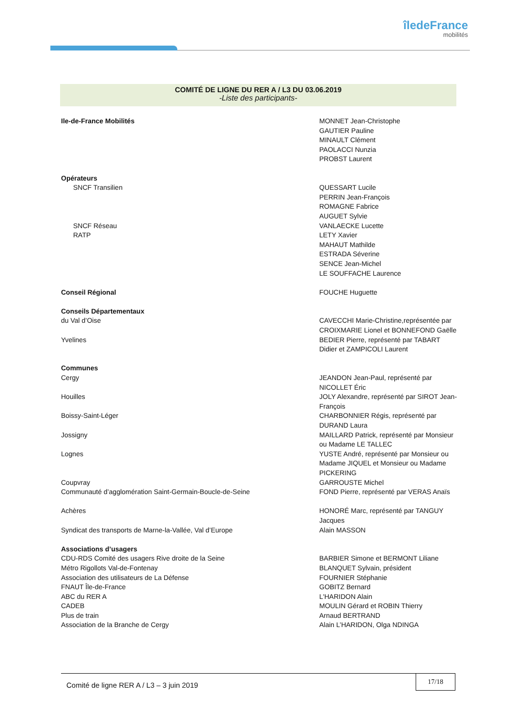îledeFrance
mobilités
COMITÉ DE LIGNE DU RER A / L3 DU 03.06.2019
-Liste des participants-
| Ile-de-France Mobilités | MONNET Jean-Christophe GAUTIER Pauline MINAULT Clément PAOLACCI Nunzia PROBST Laurent |
| Opérateurs | |
| SNCF Transilien | QUESSART Lucile PERRIN Jean-François ROMAGNE Fabrice AUGUET Sylvie |
| SNCF Réseau | VANLAECKE Lucette |
| RATP | LETY Xavier MAHAUT Mathilde ESTRADA Séverine SENCE Jean-Michel LE SOUFFACHE Laurence |
| Conseil Régional | FOUCHE Huguette |
| Conseils Départementaux | |
| du Val d’Oise | CAVECCHI Marie-Christine,représentée par CROIXMARIE Lionel et BONNEFOND Gaëlle |
| Yvelines | BEDIER Pierre, représenté par TABART Didier et ZAMPICOLI Laurent |
| Communes | |
| Cergy | JEANDON Jean-Paul, représenté par NICOLLET Éric |
| Houilles | JOLY Alexandre, représenté par SIROT Jean-François |
| Boissy-Saint-Léger | CHARBONNIER Régis, représenté par DURAND Laura |
| Jossigny | MAILLARD Patrick, représenté par Monsieur ou Madame LE TALLEC |
| Lognes | YUSTE André, représenté par Monsieur ou Madame JIQUEL et Monsieur ou Madame PICKERING |
| Coupvray | GARROUSTE Michel |
| Communauté d’agglomération Saint-Germain-Boucle-de-Seine | FOND Pierre, représenté par VERAS Anaïs |
| Achères | HONORÉ Marc, représenté par TANGUY Jacques |
| Syndicat des transports de Marne-la-Vallée, Val d’Europe | Alain MASSON |
| Associations d’usagers | |
| CDU-RDS Comité des usagers Rive droite de la Seine | BARBIER Simone et BERMONT Liliane |
| Métro Rigollots Val-de-Fontenay | BLANQUET Sylvain, président |
| Association des utilisateurs de La Défense | FOURNIER Stéphanie |
| FNAUT Île-de-France | GOBITZ Bernard |
| ABC du RER A | L'HARIDON Alain |
| CADEB | MOULIN Gérard et ROBIN Thierry |
| Plus de train | Arnaud BERTRAND |
| Association de la Branche de Cergy | Alain L’HARIDON, Olga NDINGA |
Comité de ligne RER A / L3 – 3 juin 2019
17/18